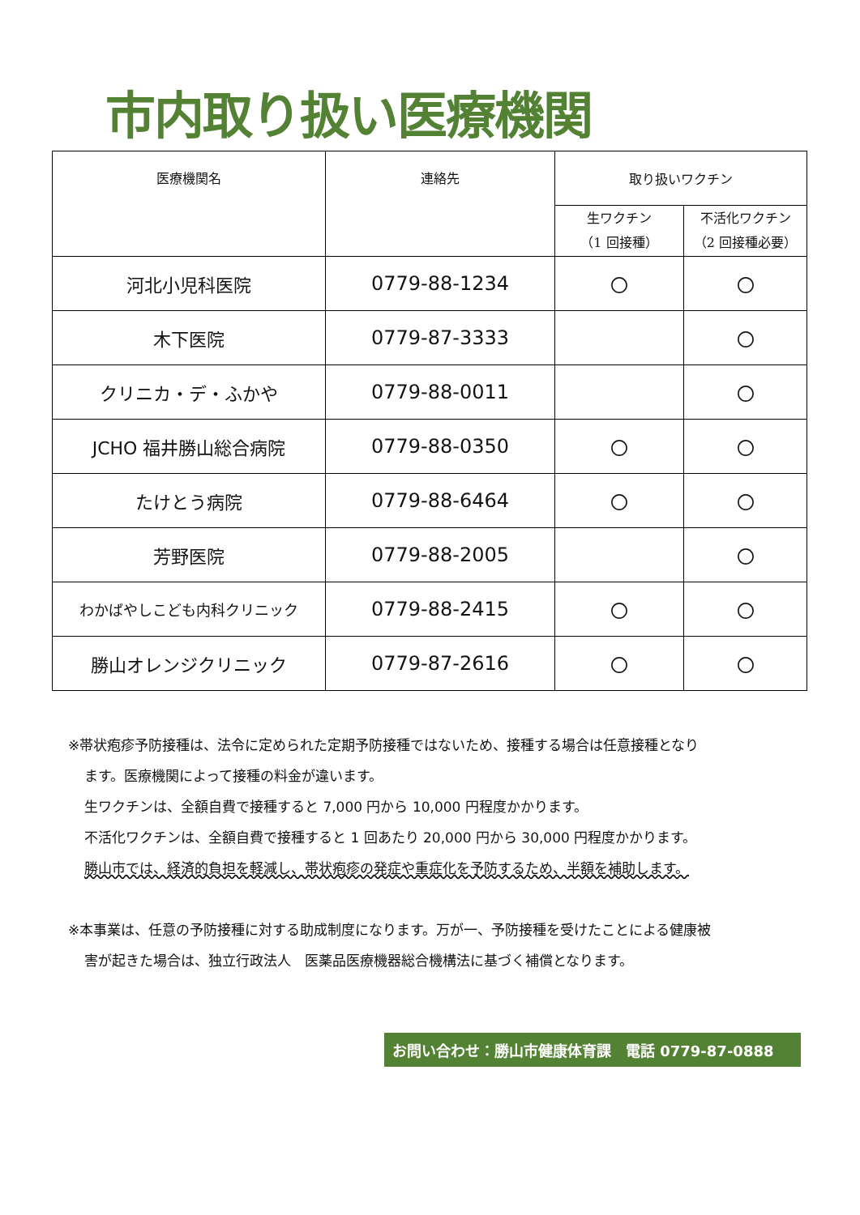市内取り扱い医療機関
| 医療機関名 | 連絡先 | 取り扱いワクチン | |
| --- | --- | --- | --- |
| | | 生ワクチン （1 回接種） | 不活化ワクチン （2 回接種必要） |
| 河北小児科医院 | 0779-88-1234 | 〇 | 〇 |
| 木下医院 | 0779-87-3333 | | 〇 |
| クリニカ・デ・ふかや | 0779-88-0011 | | 〇 |
| JCHO 福井勝山総合病院 | 0779-88-0350 | 〇 | 〇 |
| たけとう病院 | 0779-88-6464 | 〇 | 〇 |
| 芳野医院 | 0779-88-2005 | | 〇 |
| わかばやしこども内科クリニック | 0779-88-2415 | 〇 | 〇 |
| 勝山オレンジクリニック | 0779-87-2616 | 〇 | 〇 |
※帯状疱疹予防接種は、法令に定められた定期予防接種ではないため、接種する場合は任意接種となり
ます。医療機関によって接種の料金が違います。
生ワクチンは、全額自費で接種すると 7,000 円から 10,000 円程度かかります。
不活化ワクチンは、全額自費で接種すると 1 回あたり 20,000 円から 30,000 円程度かかります。
勝山市では、経済的負担を軽減し、帯状疱疹の発症や重症化を予防するため、半額を補助します。
※本事業は、任意の予防接種に対する助成制度になります。万が一、予防接種を受けたことによる健康被
害が起きた場合は、独立行政法人　医薬品医療機器総合機構法に基づく補償となります。
お問い合わせ：勝山市健康体育課　電話 0779-87-0888